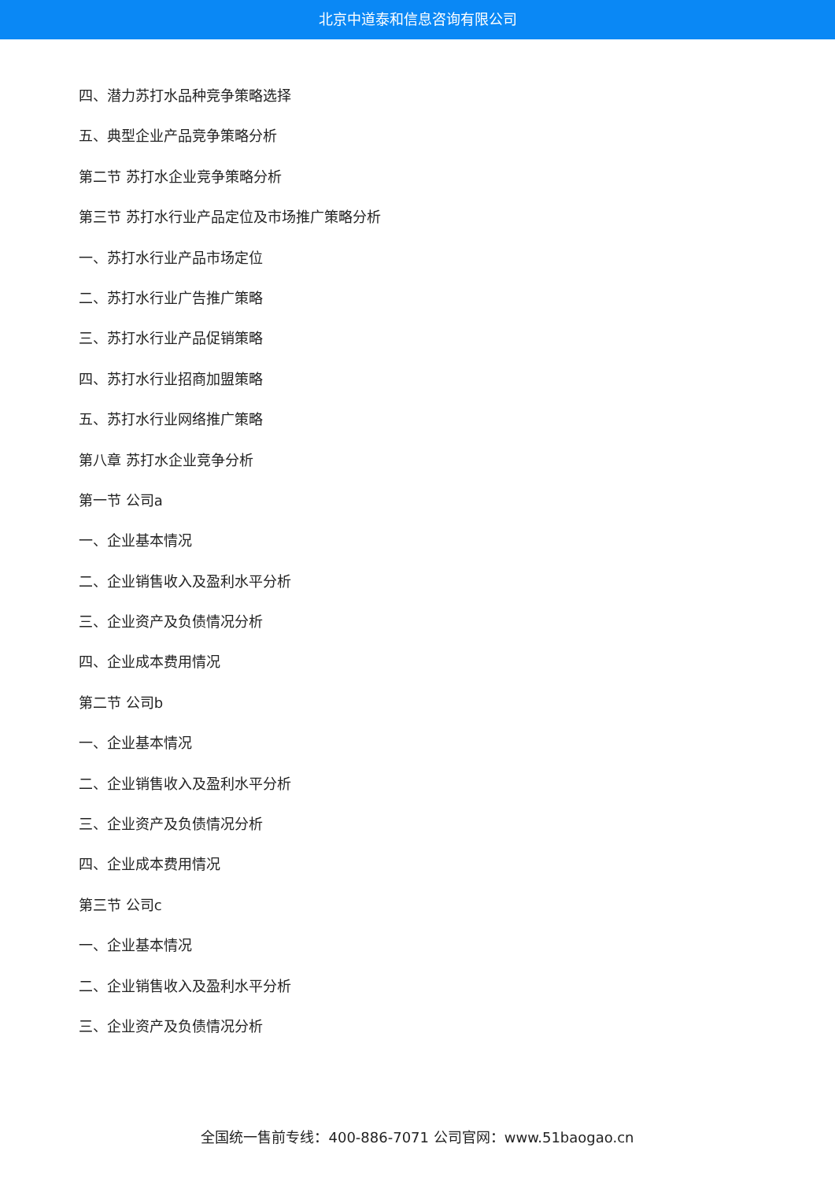北京中道泰和信息咨询有限公司
四、潜力苏打水品种竞争策略选择
五、典型企业产品竞争策略分析
第二节 苏打水企业竞争策略分析
第三节 苏打水行业产品定位及市场推广策略分析
一、苏打水行业产品市场定位
二、苏打水行业广告推广策略
三、苏打水行业产品促销策略
四、苏打水行业招商加盟策略
五、苏打水行业网络推广策略
第八章 苏打水企业竞争分析
第一节 公司a
一、企业基本情况
二、企业销售收入及盈利水平分析
三、企业资产及负债情况分析
四、企业成本费用情况
第二节 公司b
一、企业基本情况
二、企业销售收入及盈利水平分析
三、企业资产及负债情况分析
四、企业成本费用情况
第三节 公司c
一、企业基本情况
二、企业销售收入及盈利水平分析
三、企业资产及负债情况分析
全国统一售前专线：400-886-7071 公司官网：www.51baogao.cn